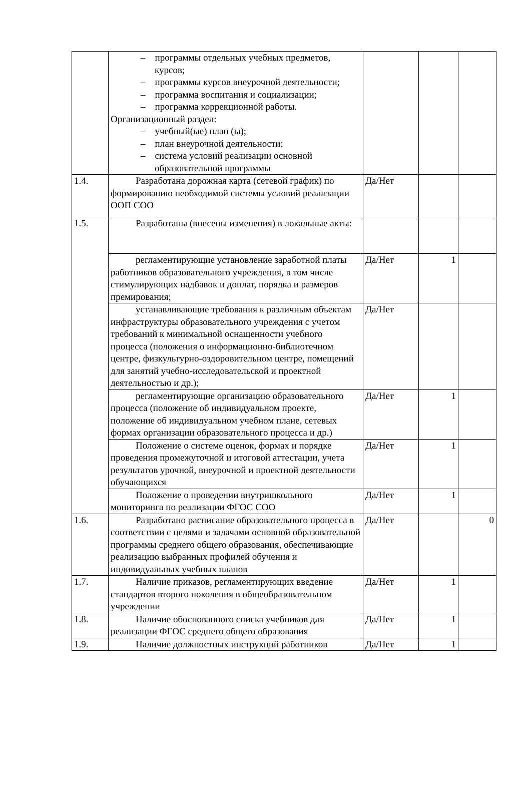| | – программы отдельных учебных предметов, курсов; – программы курсов внеурочной деятельности; – программа воспитания и социализации; – программа коррекционной работы. Организационный раздел: – учебный(ые) план (ы); – план внеурочной деятельности; – система условий реализации основной образовательной программы | | | |
| 1.4. | Разработана дорожная карта (сетевой график) по формированию необходимой системы условий реализации ООП СОО | Да/Нет | | |
| 1.5. | Разработаны (внесены изменения) в локальные акты: | | | |
| | регламентирующие установление заработной платы работников образовательного учреждения, в том числе стимулирующих надбавок и доплат, порядка и размеров премирования; | Да/Нет | 1 | |
| | устанавливающие требования к различным объектам инфраструктуры образовательного учреждения с учетом требований к минимальной оснащенности учебного процесса (положения о информационно-библиотечном центре, физкультурно-оздоровительном центре, помещений для занятий учебно-исследовательской и проектной деятельностью и др.); | Да/Нет | | |
| | регламентирующие организацию образовательного процесса (положение об индивидуальном проекте, положение об индивидуальном учебном плане, сетевых формах организации образовательного процесса и др.) | Да/Нет | 1 | |
| | Положение о системе оценок, формах и порядке проведения промежуточной и итоговой аттестации, учета результатов урочной, внеурочной и проектной деятельности обучающихся | Да/Нет | 1 | |
| | Положение о проведении внутришкольного мониторинга по реализации ФГОС СОО | Да/Нет | 1 | |
| 1.6. | Разработано расписание образовательного процесса в соответствии с целями и задачами основной образовательной программы среднего общего образования, обеспечивающие реализацию выбранных профилей обучения и индивидуальных учебных планов | Да/Нет | | 0 |
| 1.7. | Наличие приказов, регламентирующих введение стандартов второго поколения в общеобразовательном учреждении | Да/Нет | 1 | |
| 1.8. | Наличие обоснованного списка учебников для реализации ФГОС среднего общего образования | Да/Нет | 1 | |
| 1.9. | Наличие должностных инструкций работников | Да/Нет | 1 | |